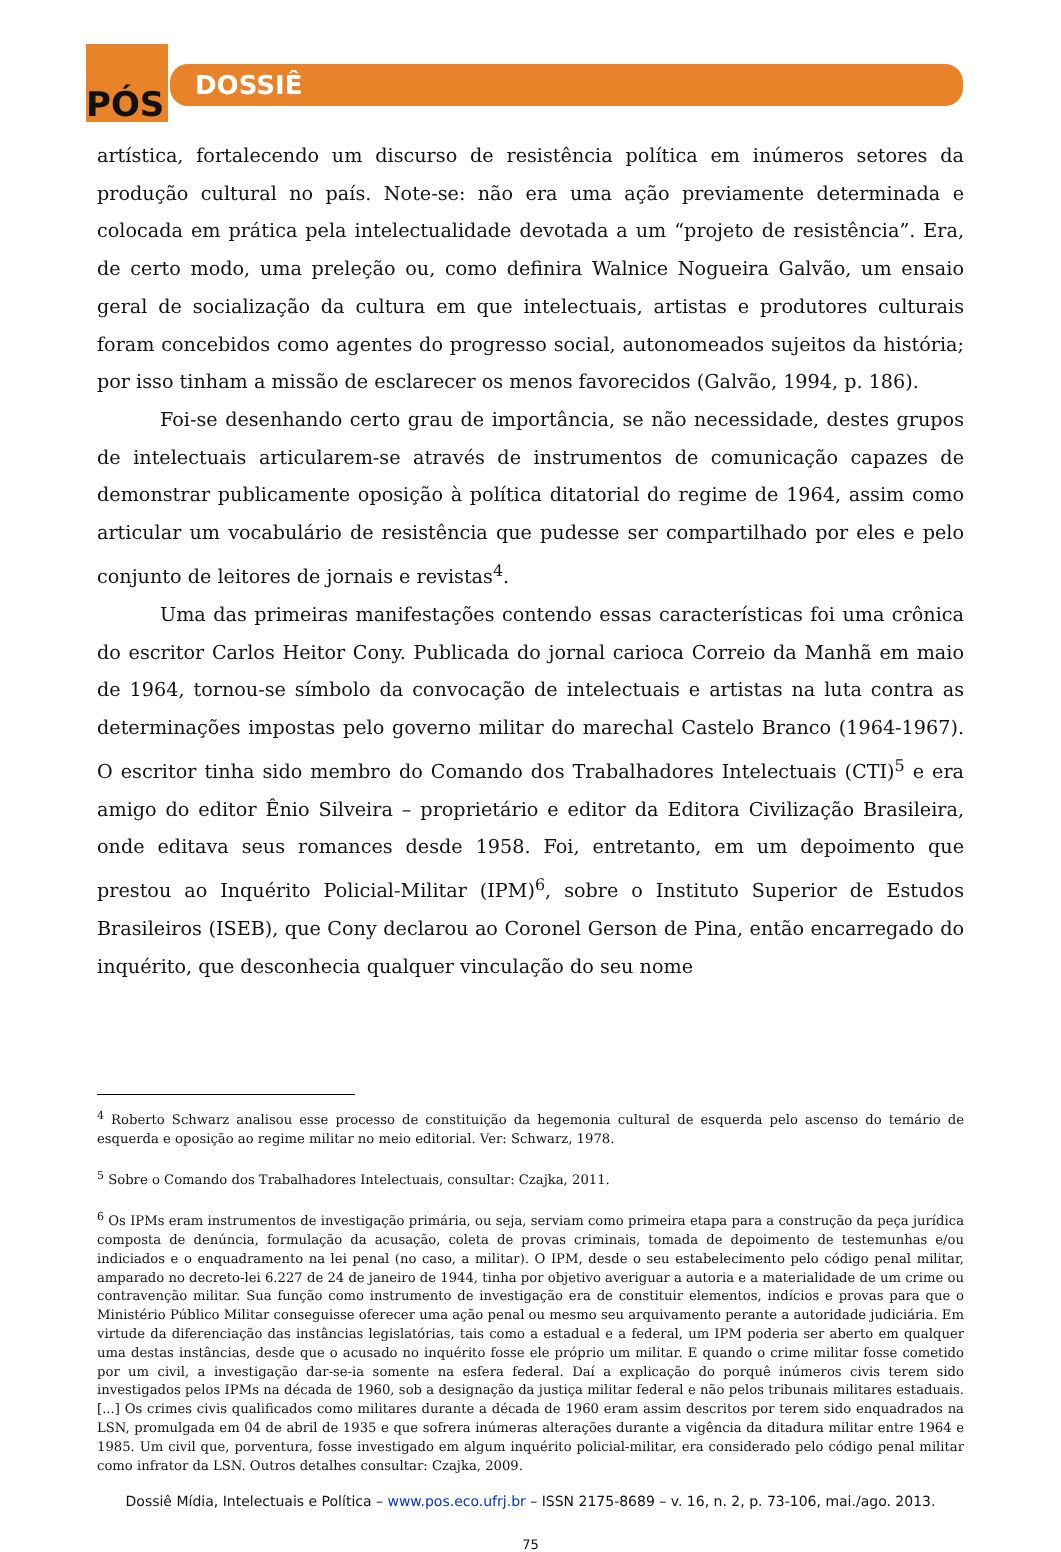PÓS DOSSIÊ
artística, fortalecendo um discurso de resistência política em inúmeros setores da produção cultural no país. Note-se: não era uma ação previamente determinada e colocada em prática pela intelectualidade devotada a um “projeto de resistência”. Era, de certo modo, uma preleção ou, como definira Walnice Nogueira Galvão, um ensaio geral de socialização da cultura em que intelectuais, artistas e produtores culturais foram concebidos como agentes do progresso social, autonomeados sujeitos da história; por isso tinham a missão de esclarecer os menos favorecidos (Galvão, 1994, p. 186).
Foi-se desenhando certo grau de importância, se não necessidade, destes grupos de intelectuais articularem-se através de instrumentos de comunicação capazes de demonstrar publicamente oposição à política ditatorial do regime de 1964, assim como articular um vocabulário de resistência que pudesse ser compartilhado por eles e pelo conjunto de leitores de jornais e revistas<sup>4</sup>.
Uma das primeiras manifestações contendo essas características foi uma crônica do escritor Carlos Heitor Cony. Publicada do jornal carioca Correio da Manhã em maio de 1964, tornou-se símbolo da convocação de intelectuais e artistas na luta contra as determinações impostas pelo governo militar do marechal Castelo Branco (1964-1967). O escritor tinha sido membro do Comando dos Trabalhadores Intelectuais (CTI)<sup>5</sup> e era amigo do editor Ênio Silveira – proprietário e editor da Editora Civilização Brasileira, onde editava seus romances desde 1958. Foi, entretanto, em um depoimento que prestou ao Inquérito Policial-Militar (IPM)<sup>6</sup>, sobre o Instituto Superior de Estudos Brasileiros (ISEB), que Cony declarou ao Coronel Gerson de Pina, então encarregado do inquérito, que desconhecia qualquer vinculação do seu nome
<sup>4</sup> Roberto Schwarz analisou esse processo de constituição da hegemonia cultural de esquerda pelo ascenso do temário de esquerda e oposição ao regime militar no meio editorial. Ver: Schwarz, 1978.
<sup>5</sup> Sobre o Comando dos Trabalhadores Intelectuais, consultar: Czajka, 2011.
<sup>6</sup> Os IPMs eram instrumentos de investigação primária, ou seja, serviam como primeira etapa para a construção da peça jurídica composta de denúncia, formulação da acusação, coleta de provas criminais, tomada de depoimento de testemunhas e/ou indiciados e o enquadramento na lei penal (no caso, a militar). O IPM, desde o seu estabelecimento pelo código penal militar, amparado no decreto-lei 6.227 de 24 de janeiro de 1944, tinha por objetivo averiguar a autoria e a materialidade de um crime ou contravenção militar. Sua função como instrumento de investigação era de constituir elementos, indícios e provas para que o Ministério Público Militar conseguisse oferecer uma ação penal ou mesmo seu arquivamento perante a autoridade judiciária. Em virtude da diferenciação das instâncias legislatórias, tais como a estadual e a federal, um IPM poderia ser aberto em qualquer uma destas instâncias, desde que o acusado no inquérito fosse ele próprio um militar. E quando o crime militar fosse cometido por um civil, a investigação dar-se-ia somente na esfera federal. Daí a explicação do porquê inúmeros civis terem sido investigados pelos IPMs na década de 1960, sob a designação da justiça militar federal e não pelos tribunais militares estaduais. [...] Os crimes civis qualificados como militares durante a década de 1960 eram assim descritos por terem sido enquadrados na LSN, promulgada em 04 de abril de 1935 e que sofrera inúmeras alterações durante a vigência da ditadura militar entre 1964 e 1985. Um civil que, porventura, fosse investigado em algum inquérito policial-militar, era considerado pelo código penal militar como infrator da LSN. Outros detalhes consultar: Czajka, 2009.
Dossiê Mídia, Intelectuais e Política – www.pos.eco.ufrj.br – ISSN 2175-8689 – v. 16, n. 2, p. 73-106, mai./ago. 2013.
75